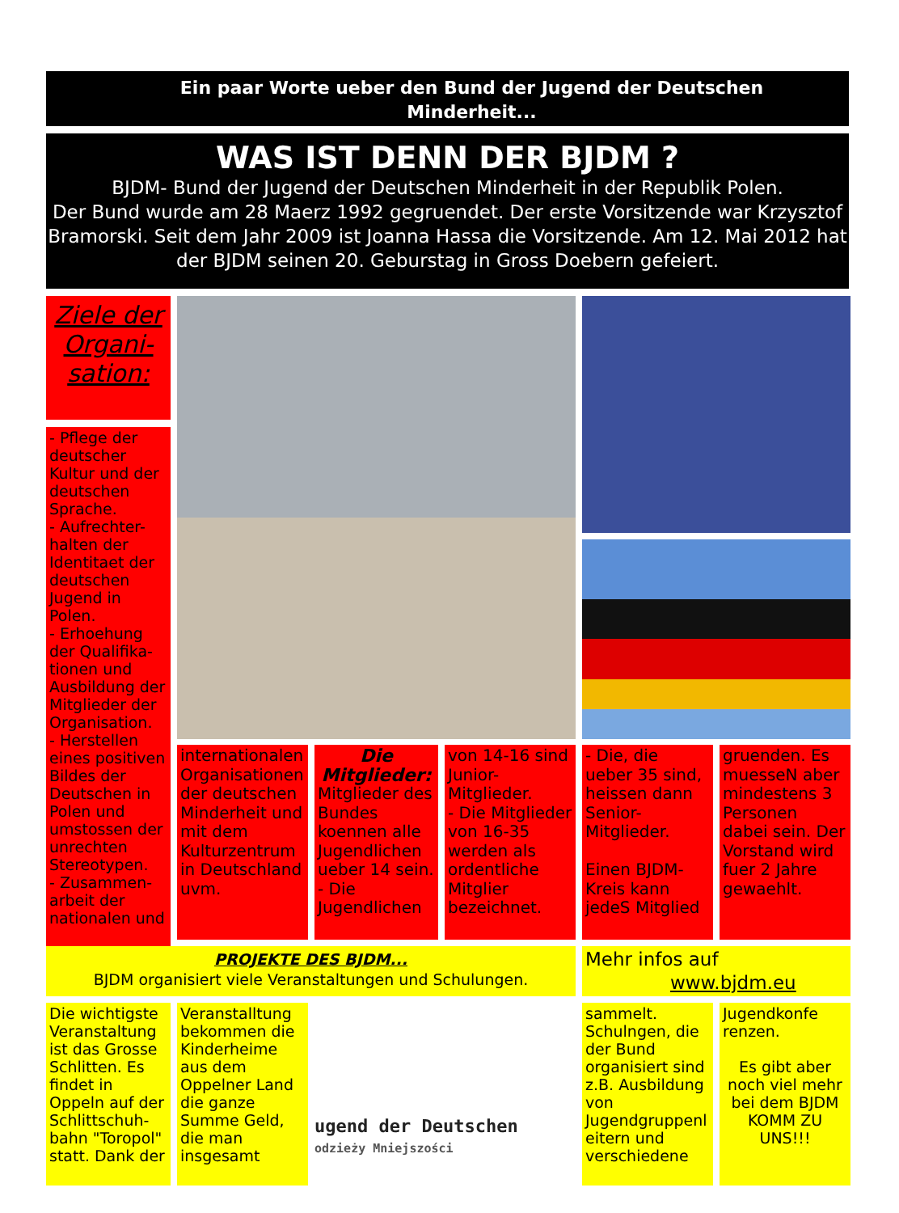Ein paar Worte ueber den Bund der Jugend der Deutschen Minderheit...
WAS IST DENN DER BJDM ?
BJDM- Bund der Jugend der Deutschen Minderheit in der Republik Polen.
Der Bund wurde am 28 Maerz 1992 gegruendet. Der erste Vorsitzende war Krzysztof Bramorski. Seit dem Jahr 2009 ist Joanna Hassa die Vorsitzende. Am 12. Mai 2012 hat der BJDM seinen 20. Geburstag in Gross Doebern gefeiert.
Ziele der Organi-sation:
- Pflege der deutscher Kultur und der deutschen Sprache.
- Aufrechter-halten der Identitaet der deutschen Jugend in Polen.
- Erhoehung der Qualifika-tionen und Ausbildung der Mitglieder der Organisation.
- Herstellen eines positiven Bildes der Deutschen in Polen und umstossen der unrechten Stereotypen.
- Zusammen-arbeit der nationalen und
internationalen Organisationen der deutschen Minderheit und mit dem Kulturzentrum in Deutschland uvm.
Die Mitglieder:
Mitglieder des Bundes koennen alle Jugendlichen ueber 14 sein.
- Die Jugendlichen
von 14-16 sind Junior-Mitglieder.
- Die Mitglieder von 16-35 werden als ordentliche Mitglier bezeichnet.
- Die, die ueber 35 sind, heissen dann Senior-Mitglieder.
Einen BJDM-Kreis kann jedeS Mitglied
gruenden. Es muesseN aber mindestens 3 Personen dabei sein. Der Vorstand wird fuer 2 Jahre gewaehlt.
PROJEKTE DES BJDM...
BJDM organisiert viele Veranstaltungen und Schulungen.
Mehr infos auf
www.bjdm.eu
Die wichtigste Veranstaltung ist das Grosse Schlitten. Es findet in Oppeln auf der Schlittschuh-bahn "Toropol" statt. Dank der
Veranstalltung bekommen die Kinderheime aus dem Oppelner Land die ganze Summe Geld, die man insgesamt
ugend der Deutschen
odzieży Mniejszości
sammelt. Schulngen, die der Bund organisiert sind z.B. Ausbildung von Jugendgruppenl eitern und verschiedene
Jugendkonfe renzen.
Es gibt aber noch viel mehr bei dem BJDM KOMM ZU UNS!!!